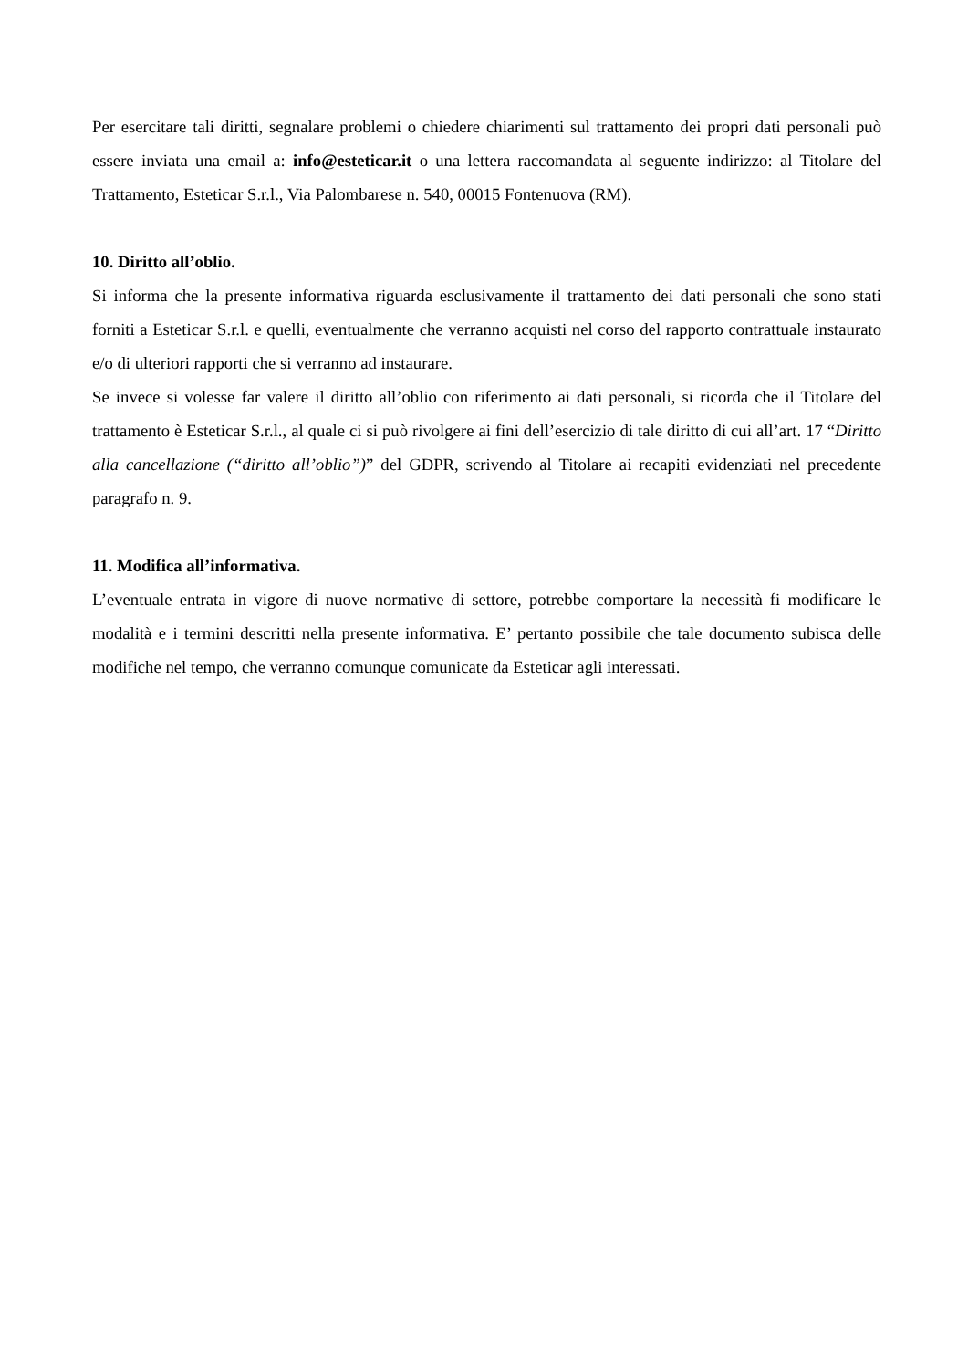Per esercitare tali diritti, segnalare problemi o chiedere chiarimenti sul trattamento dei propri dati personali può essere inviata una email a: info@esteticar.it o una lettera raccomandata al seguente indirizzo: al Titolare del Trattamento, Esteticar S.r.l., Via Palombarese n. 540, 00015 Fontenuova (RM).
10. Diritto all’oblio.
Si informa che la presente informativa riguarda esclusivamente il trattamento dei dati personali che sono stati forniti a Esteticar S.r.l. e quelli, eventualmente che verranno acquisti nel corso del rapporto contrattuale instaurato e/o di ulteriori rapporti che si verranno ad instaurare.
Se invece si volesse far valere il diritto all’oblio con riferimento ai dati personali, si ricorda che il Titolare del trattamento è Esteticar S.r.l., al quale ci si può rivolgere ai fini dell’esercizio di tale diritto di cui all’art. 17 “Diritto alla cancellazione (“diritto all’oblio”)” del GDPR, scrivendo al Titolare ai recapiti evidenziati nel precedente paragrafo n. 9.
11. Modifica all’informativa.
L’eventuale entrata in vigore di nuove normative di settore, potrebbe comportare la necessità fi modificare le modalità e i termini descritti nella presente informativa. E’ pertanto possibile che tale documento subisca delle modifiche nel tempo, che verranno comunque comunicate da Esteticar agli interessati.